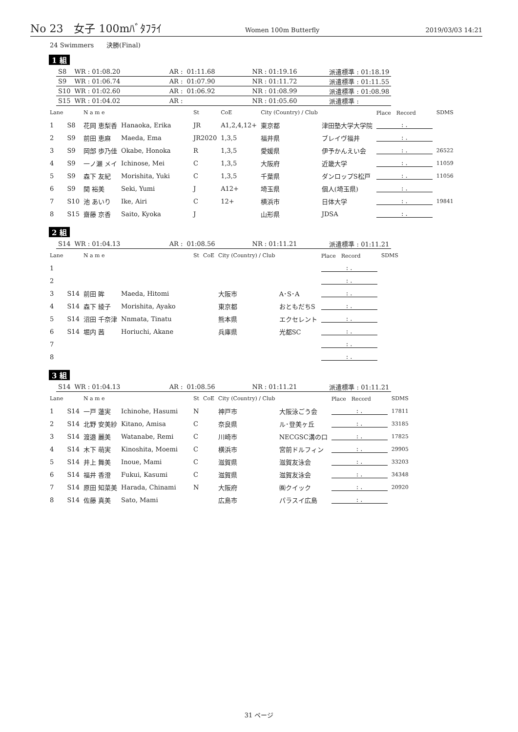No 23　女子 100mﾊﾞﾀﾌﾗｲ Women 100m Butterfly 2019/03/03 14:21
24 Swimmers　　決勝(Final)
1 組
| S8 | WR : 01:08.20 | AR : | 01:11.68 | | NR : 01:19.16 | | 派遣標準 : 01:18.19 |
| S9 | WR : 01:06.74 | AR : | 01:07.90 | | NR : 01:11.72 | | 派遣標準 : 01:11.55 |
| S10 | WR : 01:02.60 | AR : | 01:06.92 | | NR : 01:08.99 | | 派遣標準 : 01:08.98 |
| S15 | WR : 01:04.02 | AR : | | | NR : 01:05.60 | | 派遣標準 : |
| Lane | | N a m e | | St | CoE | City (Country) / Club | | Place Record | SDMS |
| 1 | S8 | 花岡 恵梨香 | Hanaoka, Erika | JR | A1,2,4,12+ | 東京都 | 津田塾大学大学院 | : . | |
| 2 | S9 | 前田 恵麻 | Maeda, Ema | JR2020 | 1,3,5 | 福井県 | ブレイヴ福井 | : . | |
| 3 | S9 | 岡部 歩乃佳 | Okabe, Honoka | R | 1,3,5 | 愛媛県 | 伊予かんえい会 | : . | 26522 |
| 4 | S9 | 一ノ瀬 メイ | Ichinose, Mei | C | 1,3,5 | 大阪府 | 近畿大学 | : . | 11059 |
| 5 | S9 | 森下 友紀 | Morishita, Yuki | C | 1,3,5 | 千葉県 | ダンロップS松戸 | : . | 11056 |
| 6 | S9 | 関 裕美 | Seki, Yumi | J | A12+ | 埼玉県 | 個人(埼玉県) | : . | |
| 7 | S10 | 池 あいり | Ike, Airi | C | 12+ | 横浜市 | 日体大学 | : . | 19841 |
| 8 | S15 | 齋藤 京香 | Saito, Kyoka | J | | 山形県 | JDSA | : . | |
2 組
| S14 | WR : 01:04.13 | AR : | 01:08.56 | | NR : 01:11.21 | | 派遣標準 : 01:11.21 |
| Lane | | N a m e | | St | CoE | City (Country) / Club | | Place Record | SDMS |
| 1 | | | | | | | | : . | |
| 2 | | | | | | | | : . | |
| 3 | S14 | 前田 眸 | Maeda, Hitomi | | | 大阪市 | A･S･A | : . | |
| 4 | S14 | 森下 綾子 | Morishita, Ayako | | | 東京都 | おともだちS | : . | |
| 5 | S14 | 沼田 千奈津 | Nnmata, Tinatu | | | 熊本県 | エクセレント | : . | |
| 6 | S14 | 堀内 茜 | Horiuchi, Akane | | | 兵庫県 | 光都SC | : . | |
| 7 | | | | | | | | : . | |
| 8 | | | | | | | | : . | |
3 組
| S14 | WR : 01:04.13 | AR : | 01:08.56 | | NR : 01:11.21 | | 派遣標準 : 01:11.21 |
| Lane | | N a m e | | St | CoE | City (Country) / Club | | Place Record | SDMS |
| 1 | S14 | 一戸 蓮実 | Ichinohe, Hasumi | N | | 神戸市 | 大阪泳ごう会 | : . | 17811 |
| 2 | S14 | 北野 安美紗 | Kitano, Amisa | C | | 奈良県 | ル･登美ヶ丘 | : . | 33185 |
| 3 | S14 | 渡邉 麗美 | Watanabe, Remi | C | | 川崎市 | NECGSC溝の口 | : . | 17825 |
| 4 | S14 | 木下 萌実 | Kinoshita, Moemi | C | | 横浜市 | 宮前ドルフィン | : . | 29905 |
| 5 | S14 | 井上 舞美 | Inoue, Mami | C | | 滋賀県 | 滋賀友泳会 | : . | 33203 |
| 6 | S14 | 福井 香澄 | Fukui, Kasumi | C | | 滋賀県 | 滋賀友泳会 | : . | 34348 |
| 7 | S14 | 原田 知菜美 | Harada, Chinami | N | | 大阪府 | ㈱クイック | : . | 20920 |
| 8 | S14 | 佐藤 真美 | Sato, Mami | | | 広島市 | パラスイ広島 | : . | |
31 ページ